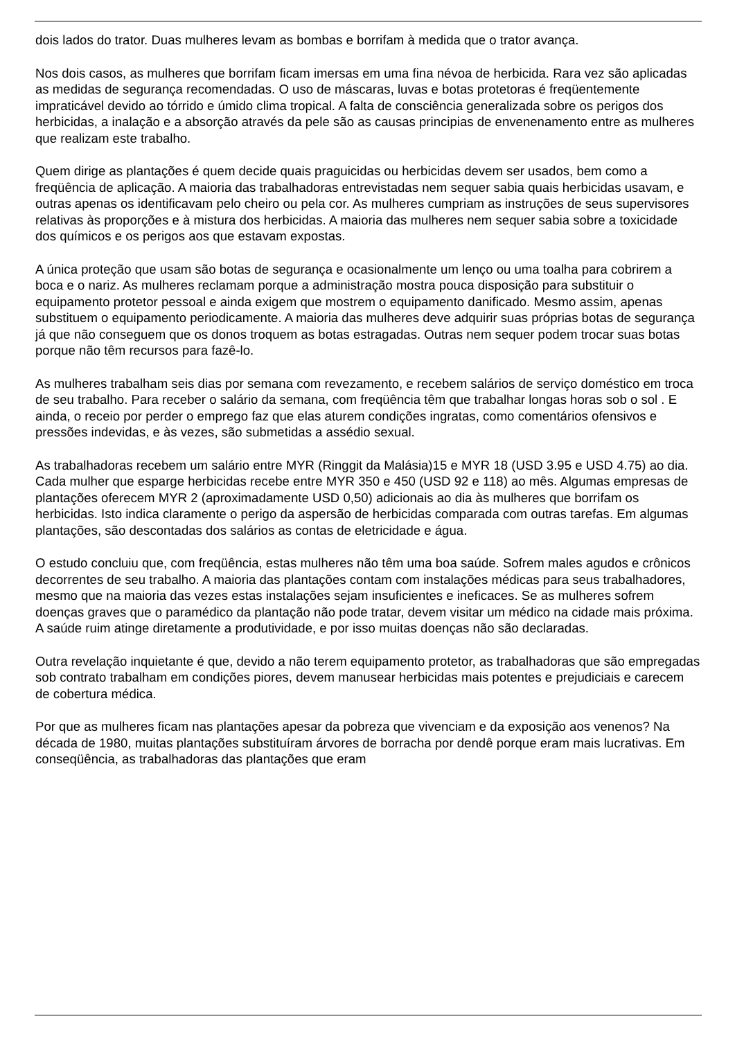dois lados do trator. Duas mulheres levam as bombas e borrifam à medida que o trator avança.
Nos dois casos, as mulheres que borrifam ficam imersas em uma fina névoa de herbicida. Rara vez são aplicadas as medidas de segurança recomendadas. O uso de máscaras, luvas e botas protetoras é freqüentemente impraticável devido ao tórrido e úmido clima tropical. A falta de consciência generalizada sobre os perigos dos herbicidas, a inalação e a absorção através da pele são as causas principias de envenenamento entre as mulheres que realizam este trabalho.
Quem dirige as plantações é quem decide quais praguicidas ou herbicidas devem ser usados, bem como a freqüência de aplicação. A maioria das trabalhadoras entrevistadas nem sequer sabia quais herbicidas usavam, e outras apenas os identificavam pelo cheiro ou pela cor. As mulheres cumpriam as instruções de seus supervisores relativas às proporções e à mistura dos herbicidas. A maioria das mulheres nem sequer sabia sobre a toxicidade dos químicos e os perigos aos que estavam expostas.
A única proteção que usam são botas de segurança e ocasionalmente um lenço ou uma toalha para cobrirem a boca e o nariz. As mulheres reclamam porque a administração mostra pouca disposição para substituir o equipamento protetor pessoal e ainda exigem que mostrem o equipamento danificado. Mesmo assim, apenas substituem o equipamento periodicamente. A maioria das mulheres deve adquirir suas próprias botas de segurança já que não conseguem que os donos troquem as botas estragadas. Outras nem sequer podem trocar suas botas porque não têm recursos para fazê-lo.
As mulheres trabalham seis dias por semana com revezamento, e recebem salários de serviço doméstico em troca de seu trabalho. Para receber o salário da semana, com freqüência têm que trabalhar longas horas sob o sol . E ainda, o receio por perder o emprego faz que elas aturem condições ingratas, como comentários ofensivos e pressões indevidas, e às vezes, são submetidas a assédio sexual.
As trabalhadoras recebem um salário entre MYR (Ringgit da Malásia)15 e MYR 18 (USD 3.95 e USD 4.75) ao dia. Cada mulher que esparge herbicidas recebe entre MYR 350 e 450 (USD 92 e 118) ao mês. Algumas empresas de plantações oferecem MYR 2 (aproximadamente USD 0,50) adicionais ao dia às mulheres que borrifam os herbicidas. Isto indica claramente o perigo da aspersão de herbicidas comparada com outras tarefas. Em algumas plantações, são descontadas dos salários as contas de eletricidade e água.
O estudo concluiu que, com freqüência, estas mulheres não têm uma boa saúde. Sofrem males agudos e crônicos decorrentes de seu trabalho. A maioria das plantações contam com instalações médicas para seus trabalhadores, mesmo que na maioria das vezes estas instalações sejam insuficientes e ineficaces. Se as mulheres sofrem doenças graves que o paramédico da plantação não pode tratar, devem visitar um médico na cidade mais próxima. A saúde ruim atinge diretamente a produtividade, e por isso muitas doenças não são declaradas.
Outra revelação inquietante é que, devido a não terem equipamento protetor, as trabalhadoras que são empregadas sob contrato trabalham em condições piores, devem manusear herbicidas mais potentes e prejudiciais e carecem de cobertura médica.
Por que as mulheres ficam nas plantações apesar da pobreza que vivenciam e da exposição aos venenos? Na década de 1980, muitas plantações substituíram árvores de borracha por dendê porque eram mais lucrativas. Em conseqüência, as trabalhadoras das plantações que eram